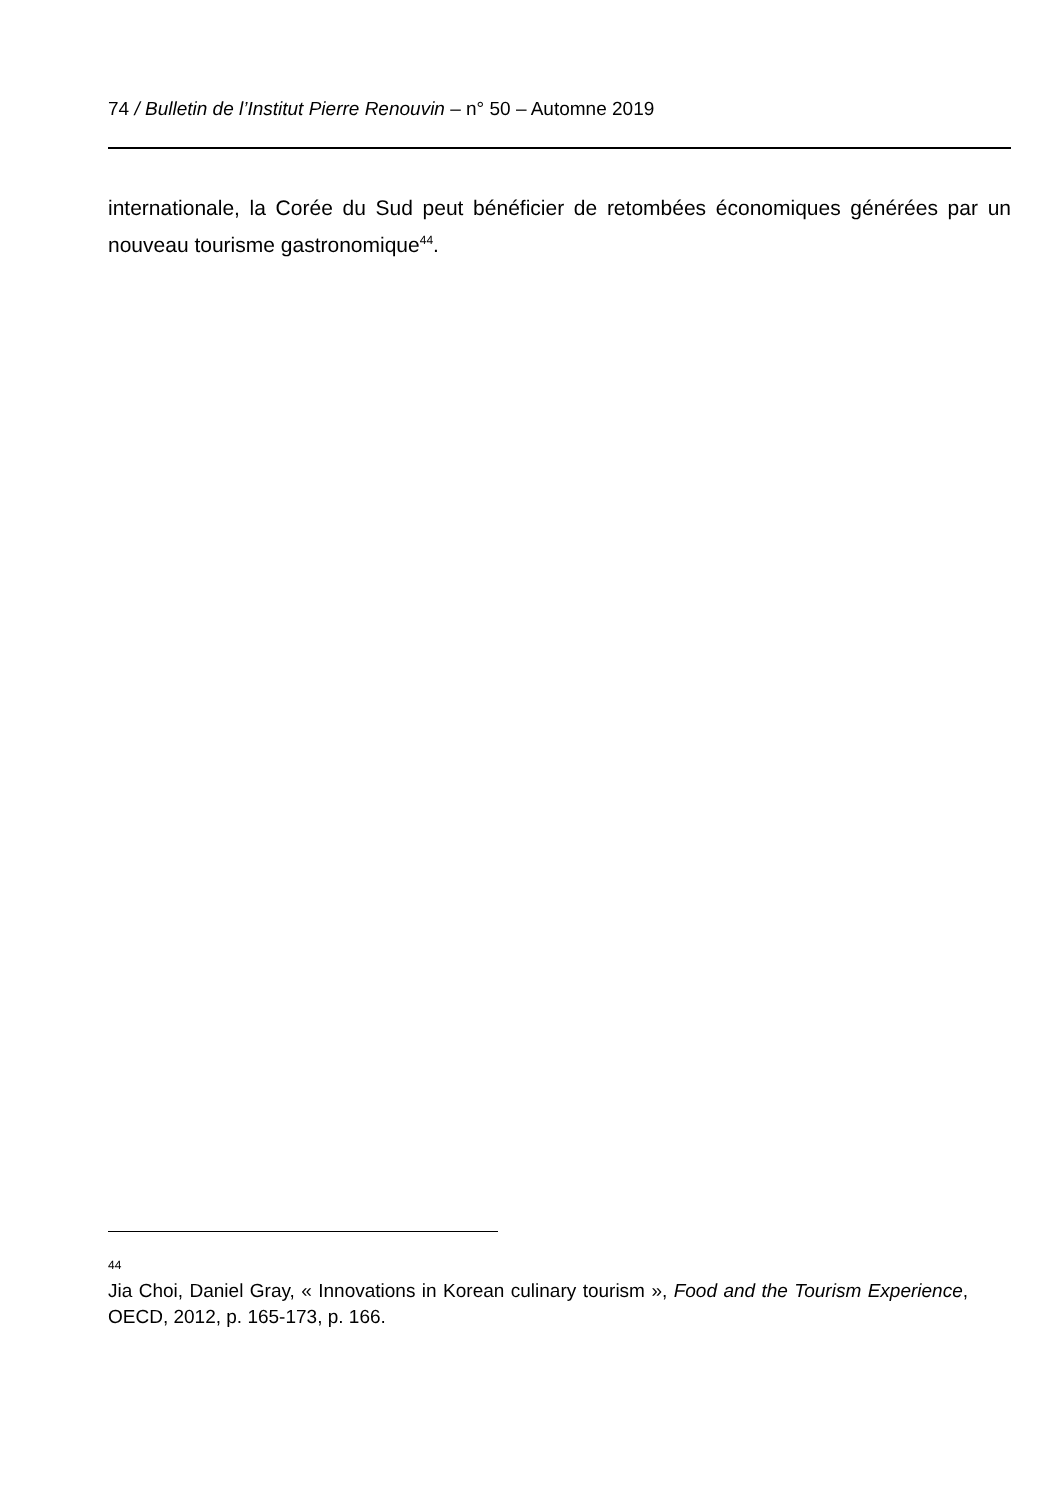74 / Bulletin de l’Institut Pierre Renouvin – n° 50 – Automne 2019
internationale, la Corée du Sud peut bénéficier de retombées économiques générées par un nouveau tourisme gastronomique<sup>44</sup>.
44 Jia Choi, Daniel Gray, « Innovations in Korean culinary tourism », Food and the Tourism Experience, OECD, 2012, p. 165-173, p. 166.